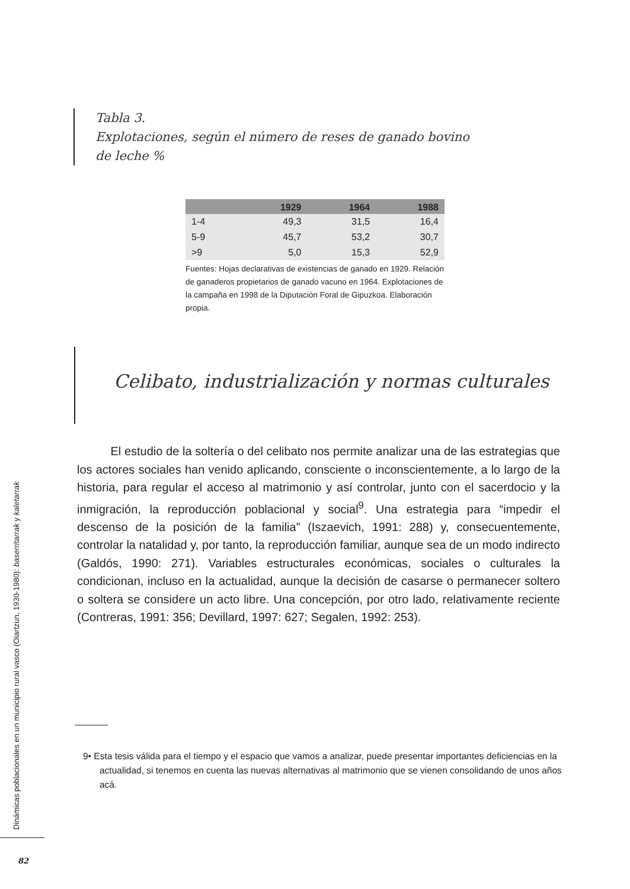Tabla 3.
Explotaciones, según el número de reses de ganado bovino
de leche %
| | 1929 | 1964 | 1988 |
| --- | --- | --- | --- |
| 1-4 | 49,3 | 31,5 | 16,4 |
| 5-9 | 45,7 | 53,2 | 30,7 |
| >9 | 5,0 | 15,3 | 52,9 |
Fuentes: Hojas declarativas de existencias de ganado en 1929. Relación de ganaderos propietarios de ganado vacuno en 1964. Explotaciones de la campaña en 1998 de la Diputación Foral de Gipuzkoa. Elaboración propia.
Celibato, industrialización y normas culturales
El estudio de la soltería o del celibato nos permite analizar una de las estrategias que los actores sociales han venido aplicando, consciente o inconscientemente, a lo largo de la historia, para regular el acceso al matrimonio y así controlar, junto con el sacerdocio y la inmigración, la reproducción poblacional y social<sup>9</sup>. Una estrategia para “impedir el descenso de la posición de la familia” (Iszaevich, 1991: 288) y, consecuentemente, controlar la natalidad y, por tanto, la reproducción familiar, aunque sea de un modo indirecto (Galdós, 1990: 271). Variables estructurales económicas, sociales o culturales la condicionan, incluso en la actualidad, aunque la decisión de casarse o permanecer soltero o soltera se considere un acto libre. Una concepción, por otro lado, relativamente reciente (Contreras, 1991: 356; Devillard, 1997: 627; Segalen, 1992: 253).
9• Esta tesis válida para el tiempo y el espacio que vamos a analizar, puede presentar importantes deficiencias en la actualidad, si tenemos en cuenta las nuevas alternativas al matrimonio que se vienen consolidando de unos años acá.
Dinámicas poblacionales en un municipio rural vasco (Oiartzun, 1930-1980): baserritarrak y kaletarrak
82